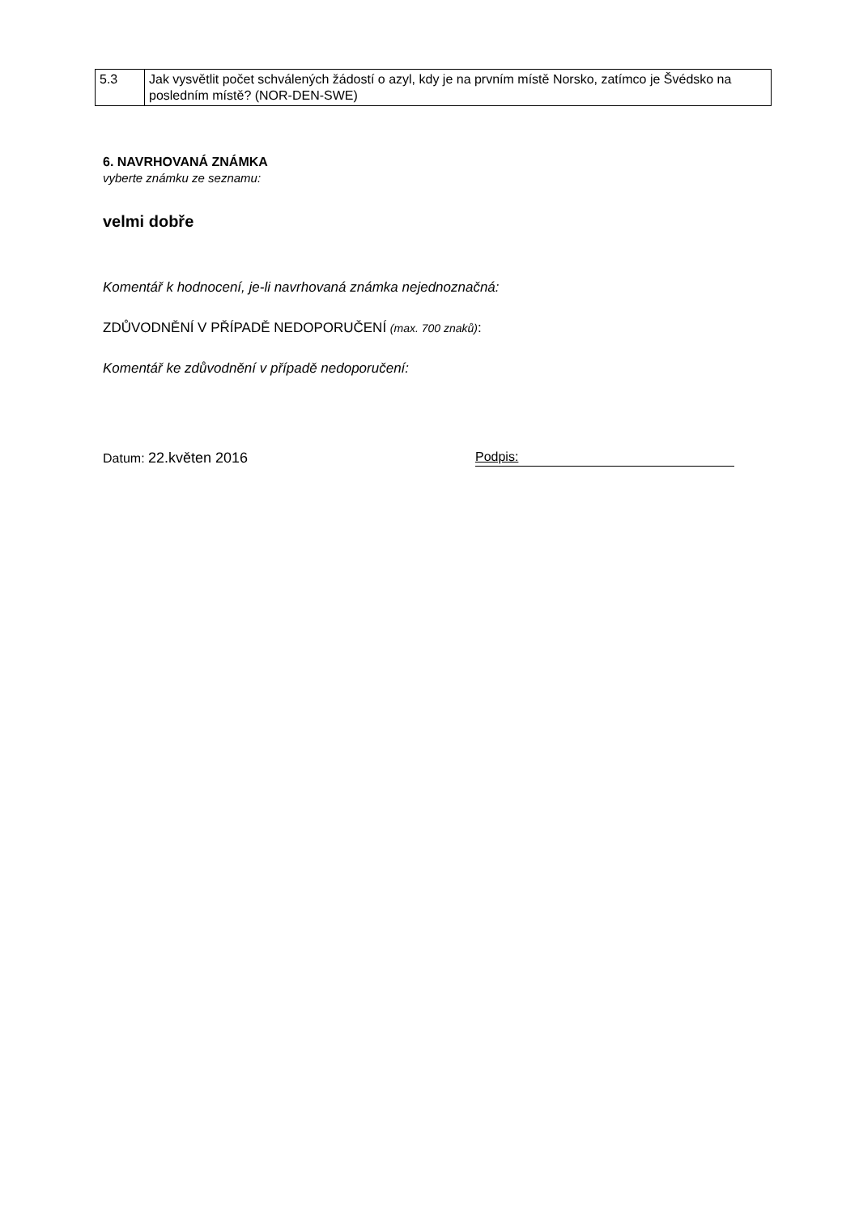| 5.3 | Jak vysvětlit počet schválených žádostí o azyl, kdy je na prvním místě Norsko, zatímco je Švédsko na posledním místě? (NOR-DEN-SWE) |
6. NAVRHOVANÁ ZNÁMKA
vyberte známku ze seznamu:
velmi dobře
Komentář k hodnocení, je-li navrhovaná známka nejednoznačná:
ZDŮVODNĚNÍ V PŘÍPADĚ NEDOPORUČENÍ (max. 700 znaků):
Komentář ke zdůvodnění v případě nedoporučení:
Datum: 22.květen 2016 Podpis: